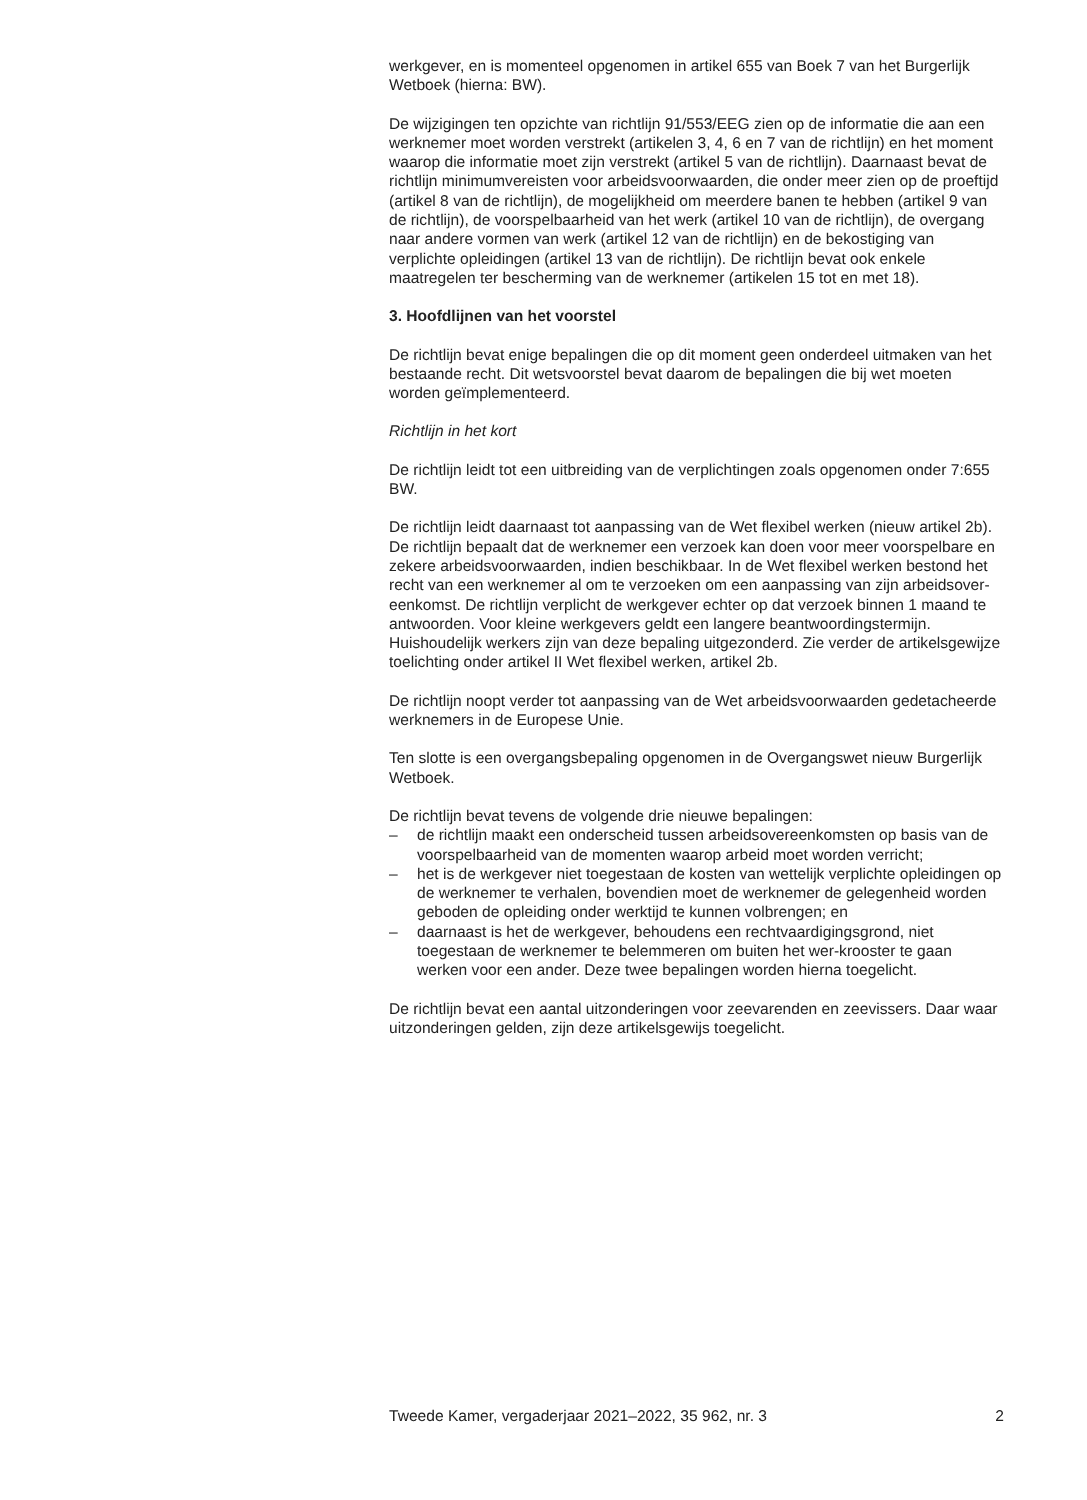werkgever, en is momenteel opgenomen in artikel 655 van Boek 7 van het Burgerlijk Wetboek (hierna: BW).
De wijzigingen ten opzichte van richtlijn 91/553/EEG zien op de informatie die aan een werknemer moet worden verstrekt (artikelen 3, 4, 6 en 7 van de richtlijn) en het moment waarop die informatie moet zijn verstrekt (artikel 5 van de richtlijn). Daarnaast bevat de richtlijn minimumvereisten voor arbeidsvoorwaarden, die onder meer zien op de proeftijd (artikel 8 van de richtlijn), de mogelijkheid om meerdere banen te hebben (artikel 9 van de richtlijn), de voorspelbaarheid van het werk (artikel 10 van de richtlijn), de overgang naar andere vormen van werk (artikel 12 van de richtlijn) en de bekostiging van verplichte opleidingen (artikel 13 van de richtlijn). De richtlijn bevat ook enkele maatregelen ter bescherming van de werknemer (artikelen 15 tot en met 18).
3. Hoofdlijnen van het voorstel
De richtlijn bevat enige bepalingen die op dit moment geen onderdeel uitmaken van het bestaande recht. Dit wetsvoorstel bevat daarom de bepalingen die bij wet moeten worden geïmplementeerd.
Richtlijn in het kort
De richtlijn leidt tot een uitbreiding van de verplichtingen zoals opgenomen onder 7:655 BW.
De richtlijn leidt daarnaast tot aanpassing van de Wet flexibel werken (nieuw artikel 2b). De richtlijn bepaalt dat de werknemer een verzoek kan doen voor meer voorspelbare en zekere arbeidsvoorwaarden, indien beschikbaar. In de Wet flexibel werken bestond het recht van een werknemer al om te verzoeken om een aanpassing van zijn arbeidsover-eenkomst. De richtlijn verplicht de werkgever echter op dat verzoek binnen 1 maand te antwoorden. Voor kleine werkgevers geldt een langere beantwoordingstermijn.
Huishoudelijk werkers zijn van deze bepaling uitgezonderd. Zie verder de artikelsgewijze toelichting onder artikel II Wet flexibel werken, artikel 2b.
De richtlijn noopt verder tot aanpassing van de Wet arbeidsvoorwaarden gedetacheerde werknemers in de Europese Unie.
Ten slotte is een overgangsbepaling opgenomen in de Overgangswet nieuw Burgerlijk Wetboek.
De richtlijn bevat tevens de volgende drie nieuwe bepalingen:
– de richtlijn maakt een onderscheid tussen arbeidsovereenkomsten op basis van de voorspelbaarheid van de momenten waarop arbeid moet worden verricht;
– het is de werkgever niet toegestaan de kosten van wettelijk verplichte opleidingen op de werknemer te verhalen, bovendien moet de werknemer de gelegenheid worden geboden de opleiding onder werktijd te kunnen volbrengen; en
– daarnaast is het de werkgever, behoudens een rechtvaardigingsgrond, niet toegestaan de werknemer te belemmeren om buiten het wer-krooster te gaan werken voor een ander. Deze twee bepalingen worden hierna toegelicht.
De richtlijn bevat een aantal uitzonderingen voor zeevarenden en zeevissers. Daar waar uitzonderingen gelden, zijn deze artikelsgewijs toegelicht.
Tweede Kamer, vergaderjaar 2021–2022, 35 962, nr. 3 2